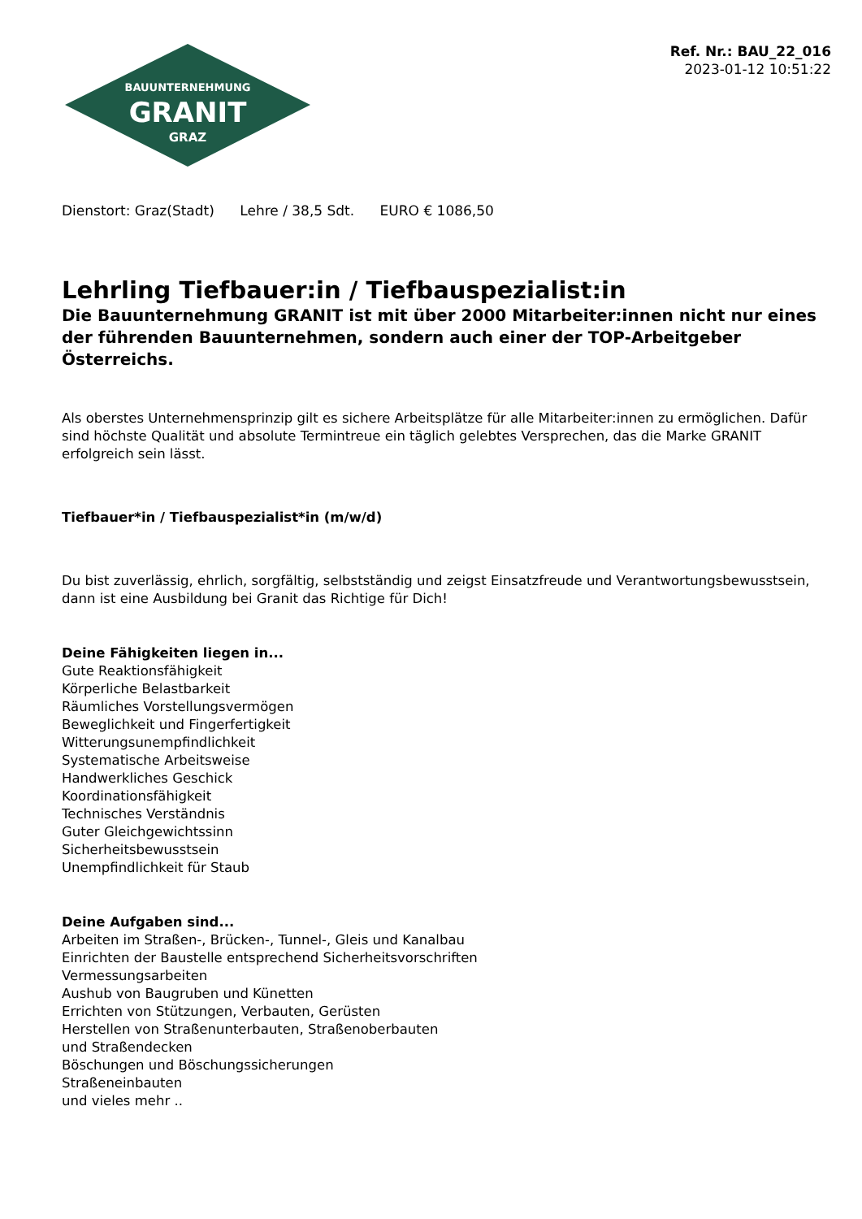Ref. Nr.: BAU_22_016
2023-01-12 10:51:22
BAUUNTERNEHMUNG
GRANIT
GRAZ
Dienstort: Graz(Stadt) Lehre / 38,5 Sdt. EURO € 1086,50
Lehrling Tiefbauer:in / Tiefbauspezialist:in
Die Bauunternehmung GRANIT ist mit über 2000 Mitarbeiter:innen nicht nur eines der führenden Bauunternehmen, sondern auch einer der TOP-Arbeitgeber Österreichs.
Als oberstes Unternehmensprinzip gilt es sichere Arbeitsplätze für alle Mitarbeiter:innen zu ermöglichen. Dafür sind höchste Qualität und absolute Termintreue ein täglich gelebtes Versprechen, das die Marke GRANIT erfolgreich sein lässt.
Tiefbauer*in / Tiefbauspezialist*in (m/w/d)
Du bist zuverlässig, ehrlich, sorgfältig, selbstständig und zeigst Einsatzfreude und Verantwortungsbewusstsein, dann ist eine Ausbildung bei Granit das Richtige für Dich!
Deine Fähigkeiten liegen in...
Gute Reaktionsfähigkeit
Körperliche Belastbarkeit
Räumliches Vorstellungsvermögen
Beweglichkeit und Fingerfertigkeit
Witterungsunempfindlichkeit
Systematische Arbeitsweise
Handwerkliches Geschick
Koordinationsfähigkeit
Technisches Verständnis
Guter Gleichgewichtssinn
Sicherheitsbewusstsein
Unempfindlichkeit für Staub
Deine Aufgaben sind...
Arbeiten im Straßen-, Brücken-, Tunnel-, Gleis und Kanalbau
Einrichten der Baustelle entsprechend Sicherheitsvorschriften
Vermessungsarbeiten
Aushub von Baugruben und Künetten
Errichten von Stützungen, Verbauten, Gerüsten
Herstellen von Straßenunterbauten, Straßenoberbauten
und Straßendecken
Böschungen und Böschungssicherungen
Straßeneinbauten
und vieles mehr ..